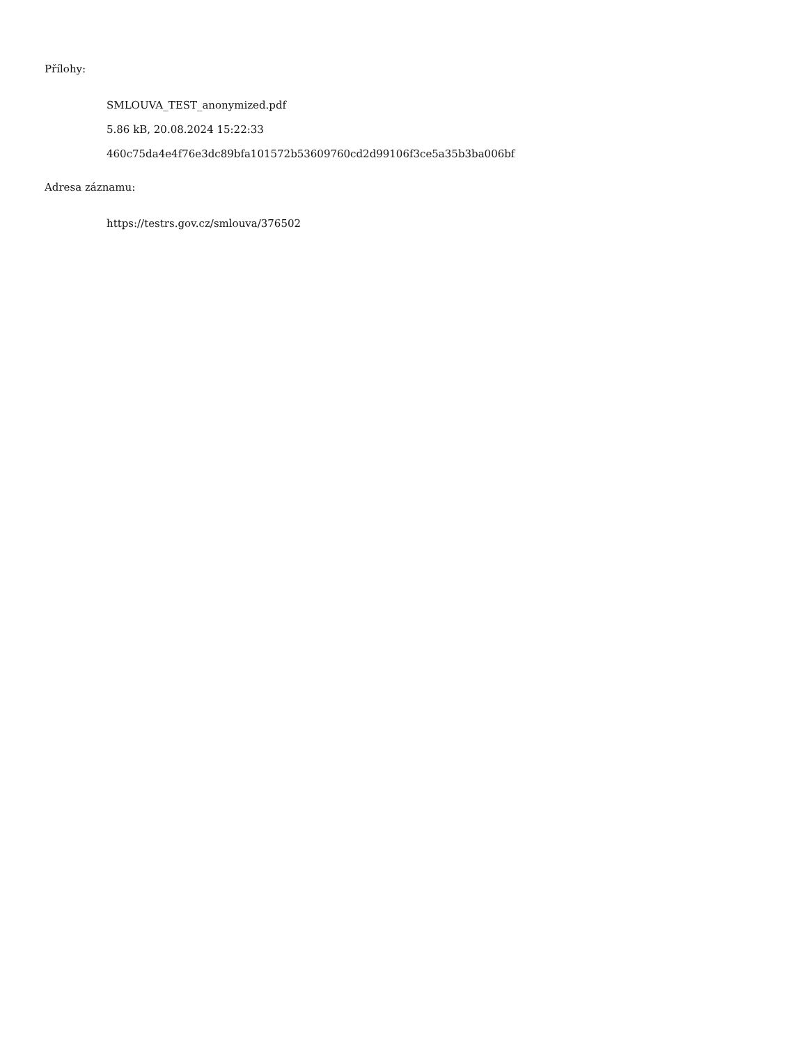Přílohy:
SMLOUVA_TEST_anonymized.pdf
5.86 kB, 20.08.2024 15:22:33
460c75da4e4f76e3dc89bfa101572b53609760cd2d99106f3ce5a35b3ba006bf
Adresa záznamu:
https://testrs.gov.cz/smlouva/376502